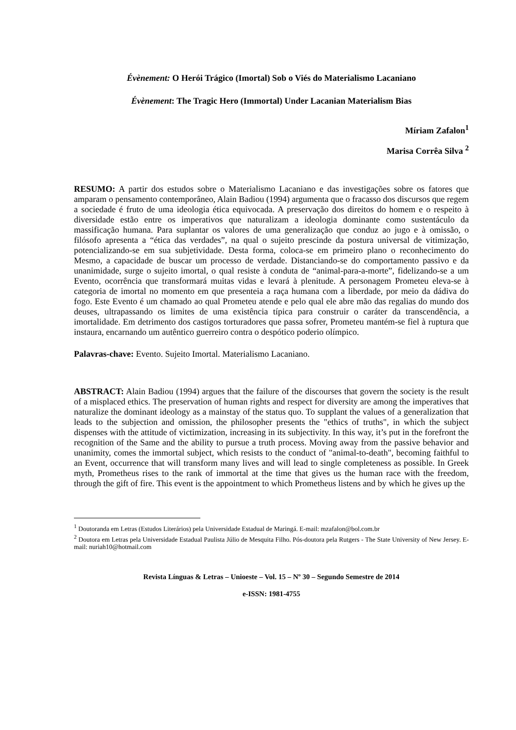Évènement: O Herói Trágico (Imortal) Sob o Viés do Materialismo Lacaniano
Évènement: The Tragic Hero (Immortal) Under Lacanian Materialism Bias
Míriam Zafalon<sup>1</sup>
Marisa Corrêa Silva <sup>2</sup>
RESUMO: A partir dos estudos sobre o Materialismo Lacaniano e das investigações sobre os fatores que amparam o pensamento contemporâneo, Alain Badiou (1994) argumenta que o fracasso dos discursos que regem a sociedade é fruto de uma ideologia ética equivocada. A preservação dos direitos do homem e o respeito à diversidade estão entre os imperativos que naturalizam a ideologia dominante como sustentáculo da massificação humana. Para suplantar os valores de uma generalização que conduz ao jugo e à omissão, o filósofo apresenta a “ética das verdades”, na qual o sujeito prescinde da postura universal de vitimização, potencializando-se em sua subjetividade. Desta forma, coloca-se em primeiro plano o reconhecimento do Mesmo, a capacidade de buscar um processo de verdade. Distanciando-se do comportamento passivo e da unanimidade, surge o sujeito imortal, o qual resiste à conduta de “animal-para-a-morte”, fidelizando-se a um Evento, ocorrência que transformará muitas vidas e levará à plenitude. A personagem Prometeu eleva-se à categoria de imortal no momento em que presenteia a raça humana com a liberdade, por meio da dádiva do fogo. Este Evento é um chamado ao qual Prometeu atende e pelo qual ele abre mão das regalias do mundo dos deuses, ultrapassando os limites de uma existência típica para construir o caráter da transcendência, a imortalidade. Em detrimento dos castigos torturadores que passa sofrer, Prometeu mantém-se fiel à ruptura que instaura, encarnando um autêntico guerreiro contra o despótico poderio olímpico.
Palavras-chave: Evento. Sujeito Imortal. Materialismo Lacaniano.
ABSTRACT: Alain Badiou (1994) argues that the failure of the discourses that govern the society is the result of a misplaced ethics. The preservation of human rights and respect for diversity are among the imperatives that naturalize the dominant ideology as a mainstay of the status quo. To supplant the values of a generalization that leads to the subjection and omission, the philosopher presents the "ethics of truths", in which the subject dispenses with the attitude of victimization, increasing in its subjectivity. In this way, it’s put in the forefront the recognition of the Same and the ability to pursue a truth process. Moving away from the passive behavior and unanimity, comes the immortal subject, which resists to the conduct of "animal-to-death", becoming faithful to an Event, occurrence that will transform many lives and will lead to single completeness as possible. In Greek myth, Prometheus rises to the rank of immortal at the time that gives us the human race with the freedom, through the gift of fire. This event is the appointment to which Prometheus listens and by which he gives up the
<sup>1</sup> Doutoranda em Letras (Estudos Literários) pela Universidade Estadual de Maringá. E-mail: mzafalon@bol.com.br
<sup>2</sup> Doutora em Letras pela Universidade Estadual Paulista Júlio de Mesquita Filho. Pós-doutora pela Rutgers - The State University of New Jersey. E-mail: nuriah10@hotmail.com
Revista Línguas & Letras – Unioeste – Vol. 15 – Nº 30 – Segundo Semestre de 2014
e-ISSN: 1981-4755